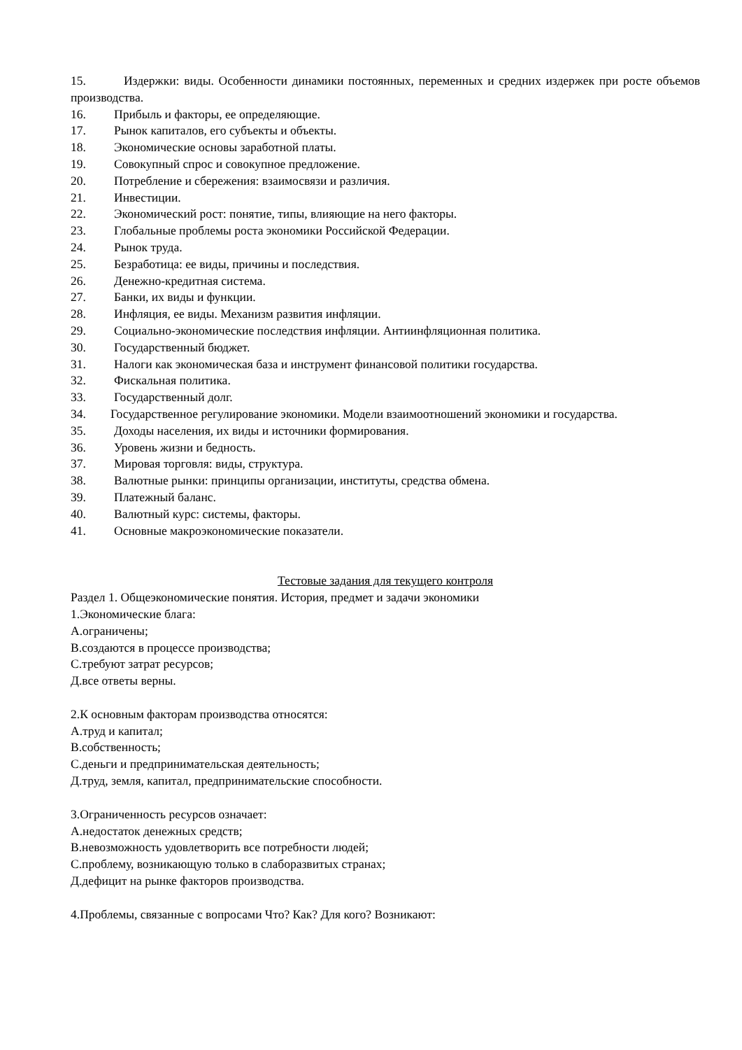15. Издержки: виды. Особенности динамики постоянных, переменных и средних издержек при росте объемов производства.
16. Прибыль и факторы, ее определяющие.
17. Рынок капиталов, его субъекты и объекты.
18. Экономические основы заработной платы.
19. Совокупный спрос и совокупное предложение.
20. Потребление и сбережения: взаимосвязи и различия.
21. Инвестиции.
22. Экономический рост: понятие, типы, влияющие на него факторы.
23. Глобальные проблемы роста экономики Российской Федерации.
24. Рынок труда.
25. Безработица: ее виды, причины и последствия.
26. Денежно-кредитная система.
27. Банки, их виды и функции.
28. Инфляция, ее виды. Механизм развития инфляции.
29. Социально-экономические последствия инфляции. Антиинфляционная политика.
30. Государственный бюджет.
31. Налоги как экономическая база и инструмент финансовой политики государства.
32. Фискальная политика.
33. Государственный долг.
34. Государственное регулирование экономики. Модели взаимоотношений экономики и государства.
35. Доходы населения, их виды и источники формирования.
36. Уровень жизни и бедность.
37. Мировая торговля: виды, структура.
38. Валютные рынки: принципы организации, институты, средства обмена.
39. Платежный баланс.
40. Валютный курс: системы, факторы.
41. Основные макроэкономические показатели.
Тестовые задания для текущего контроля
Раздел 1. Общеэкономические понятия. История, предмет и задачи экономики
1.Экономические блага:
А.ограничены;
В.создаются в процессе производства;
С.требуют затрат ресурсов;
Д.все ответы верны.
2.К основным факторам производства относятся:
А.труд и капитал;
В.собственность;
С.деньги и предпринимательская деятельность;
Д.труд, земля, капитал, предпринимательские способности.
3.Ограниченность ресурсов означает:
А.недостаток денежных средств;
В.невозможность удовлетворить все потребности людей;
С.проблему, возникающую только в слаборазвитых странах;
Д.дефицит на рынке факторов производства.
4.Проблемы, связанные с вопросами Что? Как? Для кого? Возникают: